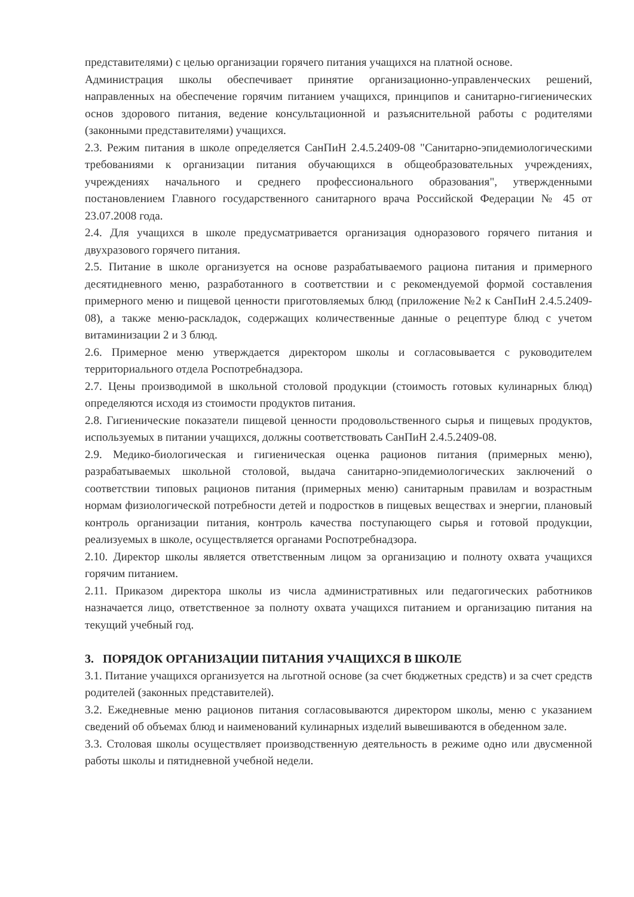представителями) с целью организации горячего питания учащихся на платной основе.
Администрация школы обеспечивает принятие организационно-управленческих решений, направленных на обеспечение горячим питанием учащихся, принципов и санитарно-гигиенических основ здорового питания, ведение консультационной и разъяснительной работы с родителями (законными представителями) учащихся.
2.3. Режим питания в школе определяется СанПиН 2.4.5.2409-08 "Санитарно-эпидемиологическими требованиями к организации питания обучающихся в общеобразовательных учреждениях, учреждениях начального и среднего профессионального образования", утвержденными постановлением Главного государственного санитарного врача Российской Федерации № 45 от 23.07.2008 года.
2.4. Для учащихся в школе предусматривается организация одноразового горячего питания и двухразового горячего питания.
2.5. Питание в школе организуется на основе разрабатываемого рациона питания и примерного десятидневного меню, разработанного в соответствии и с рекомендуемой формой составления примерного меню и пищевой ценности приготовляемых блюд (приложение №2 к СанПиН 2.4.5.2409-08), а также меню-раскладок, содержащих количественные данные о рецептуре блюд с учетом витаминизации 2 и 3 блюд.
2.6. Примерное меню утверждается директором школы и согласовывается с руководителем территориального отдела Роспотребнадзора.
2.7. Цены производимой в школьной столовой продукции (стоимость готовых кулинарных блюд) определяются исходя из стоимости продуктов питания.
2.8. Гигиенические показатели пищевой ценности продовольственного сырья и пищевых продуктов, используемых в питании учащихся, должны соответствовать СанПиН 2.4.5.2409-08.
2.9. Медико-биологическая и гигиеническая оценка рационов питания (примерных меню), разрабатываемых школьной столовой, выдача санитарно-эпидемиологических заключений о соответствии типовых рационов питания (примерных меню) санитарным правилам и возрастным нормам физиологической потребности детей и подростков в пищевых веществах и энергии, плановый контроль организации питания, контроль качества поступающего сырья и готовой продукции, реализуемых в школе, осуществляется органами Роспотребнадзора.
2.10. Директор школы является ответственным лицом за организацию и полноту охвата учащихся горячим питанием.
2.11. Приказом директора школы из числа административных или педагогических работников назначается лицо, ответственное за полноту охвата учащихся питанием и организацию питания на текущий учебный год.
3. ПОРЯДОК ОРГАНИЗАЦИИ ПИТАНИЯ УЧАЩИХСЯ В ШКОЛЕ
3.1. Питание учащихся организуется на льготной основе (за счет бюджетных средств) и за счет средств родителей (законных представителей).
3.2. Ежедневные меню рационов питания согласовываются директором школы, меню с указанием сведений об объемах блюд и наименований кулинарных изделий вывешиваются в обеденном зале.
3.3. Столовая школы осуществляет производственную деятельность в режиме одно или двусменной работы школы и пятидневной учебной недели.